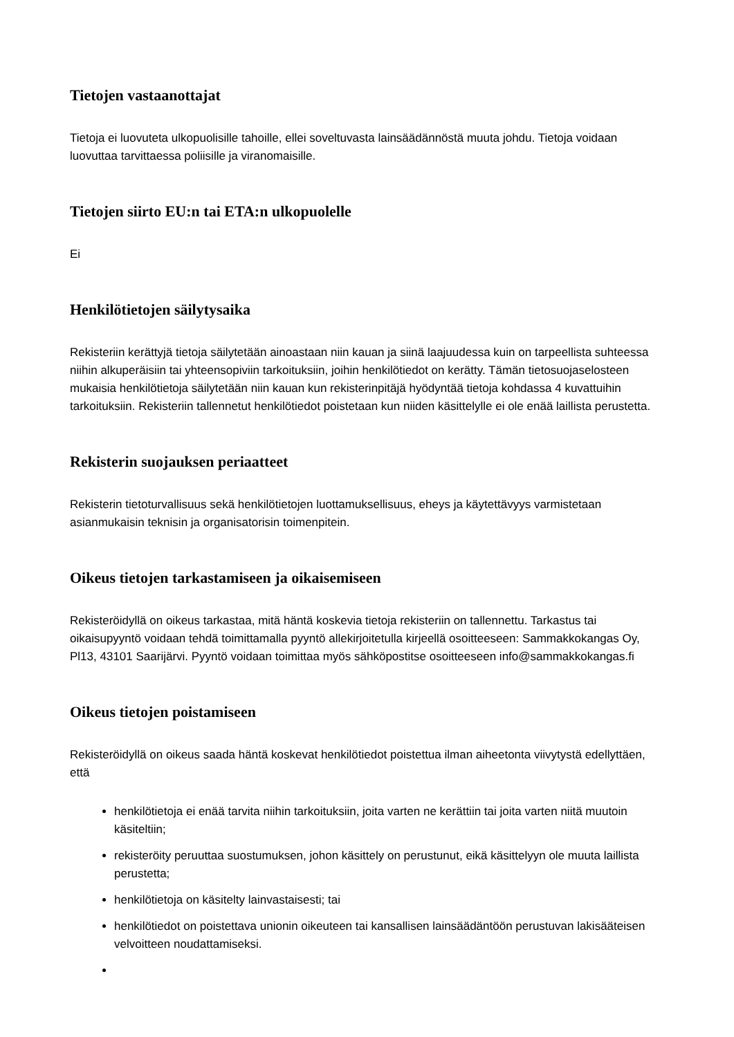Tietojen vastaanottajat
Tietoja ei luovuteta ulkopuolisille tahoille, ellei soveltuvasta lainsäädännöstä muuta johdu. Tietoja voidaan luovuttaa tarvittaessa poliisille ja viranomaisille.
Tietojen siirto EU:n tai ETA:n ulkopuolelle
Ei
Henkilötietojen säilytysaika
Rekisteriin kerättyjä tietoja säilytetään ainoastaan niin kauan ja siinä laajuudessa kuin on tarpeellista suhteessa niihin alkuperäisiin tai yhteensopiviin tarkoituksiin, joihin henkilötiedot on kerätty. Tämän tietosuojaselosteen mukaisia henkilötietoja säilytetään niin kauan kun rekisterinpitäjä hyödyntää tietoja kohdassa 4 kuvattuihin tarkoituksiin. Rekisteriin tallennetut henkilötiedot poistetaan kun niiden käsittelylle ei ole enää laillista perustetta.
Rekisterin suojauksen periaatteet
Rekisterin tietoturvallisuus sekä henkilötietojen luottamuksellisuus, eheys ja käytettävyys varmistetaan asianmukaisin teknisin ja organisatorisin toimenpitein.
Oikeus tietojen tarkastamiseen ja oikaisemiseen
Rekisteröidyllä on oikeus tarkastaa, mitä häntä koskevia tietoja rekisteriin on tallennettu. Tarkastus tai oikaisupyyntö voidaan tehdä toimittamalla pyyntö allekirjoitetulla kirjeellä osoitteeseen: Sammakkokangas Oy, Pl13, 43101 Saarijärvi. Pyyntö voidaan toimittaa myös sähköpostitse osoitteeseen info@sammakkokangas.fi
Oikeus tietojen poistamiseen
Rekisteröidyllä on oikeus saada häntä koskevat henkilötiedot poistettua ilman aiheetonta viivytystä edellyttäen, että
henkilötietoja ei enää tarvita niihin tarkoituksiin, joita varten ne kerättiin tai joita varten niitä muutoin käsiteltiin;
rekisteröity peruuttaa suostumuksen, johon käsittely on perustunut, eikä käsittelyyn ole muuta laillista perustetta;
henkilötietoja on käsitelty lainvastaisesti; tai
henkilötiedot on poistettava unionin oikeuteen tai kansallisen lainsäädäntöön perustuvan lakisääteisen velvoitteen noudattamiseksi.